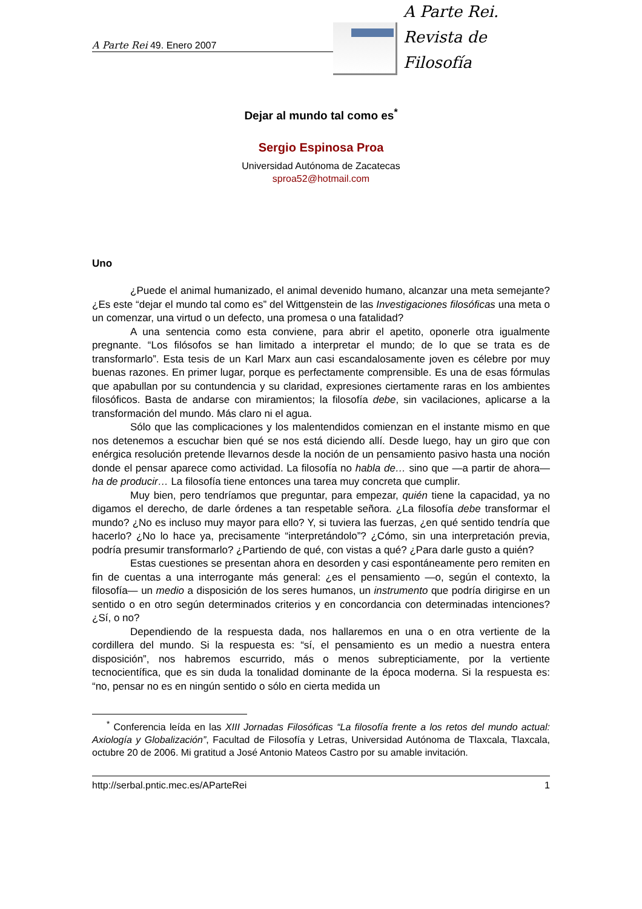A Parte Rei 49. Enero 2007
A Parte Rei.
Revista de Filosofía
Dejar al mundo tal como es<sup>*</sup>
Sergio Espinosa Proa
Universidad Autónoma de Zacatecas
sproa52@hotmail.com
Uno
¿Puede el animal humanizado, el animal devenido humano, alcanzar una meta semejante? ¿Es este “dejar el mundo tal como es” del Wittgenstein de las Investigaciones filosóficas una meta o un comenzar, una virtud o un defecto, una promesa o una fatalidad?
A una sentencia como esta conviene, para abrir el apetito, oponerle otra igualmente pregnante. “Los filósofos se han limitado a interpretar el mundo; de lo que se trata es de transformarlo”. Esta tesis de un Karl Marx aun casi escandalosamente joven es célebre por muy buenas razones. En primer lugar, porque es perfectamente comprensible. Es una de esas fórmulas que apabullan por su contundencia y su claridad, expresiones ciertamente raras en los ambientes filosóficos. Basta de andarse con miramientos; la filosofía debe, sin vacilaciones, aplicarse a la transformación del mundo. Más claro ni el agua.
Sólo que las complicaciones y los malentendidos comienzan en el instante mismo en que nos detenemos a escuchar bien qué se nos está diciendo allí. Desde luego, hay un giro que con enérgica resolución pretende llevarnos desde la noción de un pensamiento pasivo hasta una noción donde el pensar aparece como actividad. La filosofía no habla de… sino que —a partir de ahora— ha de producir… La filosofía tiene entonces una tarea muy concreta que cumplir.
Muy bien, pero tendríamos que preguntar, para empezar, quién tiene la capacidad, ya no digamos el derecho, de darle órdenes a tan respetable señora. ¿La filosofía debe transformar el mundo? ¿No es incluso muy mayor para ello? Y, si tuviera las fuerzas, ¿en qué sentido tendría que hacerlo? ¿No lo hace ya, precisamente “interpretándolo”? ¿Cómo, sin una interpretación previa, podría presumir transformarlo? ¿Partiendo de qué, con vistas a qué? ¿Para darle gusto a quién?
Estas cuestiones se presentan ahora en desorden y casi espontáneamente pero remiten en fin de cuentas a una interrogante más general: ¿es el pensamiento —o, según el contexto, la filosofía— un medio a disposición de los seres humanos, un instrumento que podría dirigirse en un sentido o en otro según determinados criterios y en concordancia con determinadas intenciones? ¿Sí, o no?
Dependiendo de la respuesta dada, nos hallaremos en una o en otra vertiente de la cordillera del mundo. Si la respuesta es: “sí, el pensamiento es un medio a nuestra entera disposición”, nos habremos escurrido, más o menos subrepticiamente, por la vertiente tecnocientífica, que es sin duda la tonalidad dominante de la época moderna. Si la respuesta es: “no, pensar no es en ningún sentido o sólo en cierta medida un
<sup>*</sup> Conferencia leída en las XIII Jornadas Filosóficas “La filosofía frente a los retos del mundo actual: Axiología y Globalización”, Facultad de Filosofía y Letras, Universidad Autónoma de Tlaxcala, Tlaxcala, octubre 20 de 2006. Mi gratitud a José Antonio Mateos Castro por su amable invitación.
http://serbal.pntic.mec.es/AParteRei 1